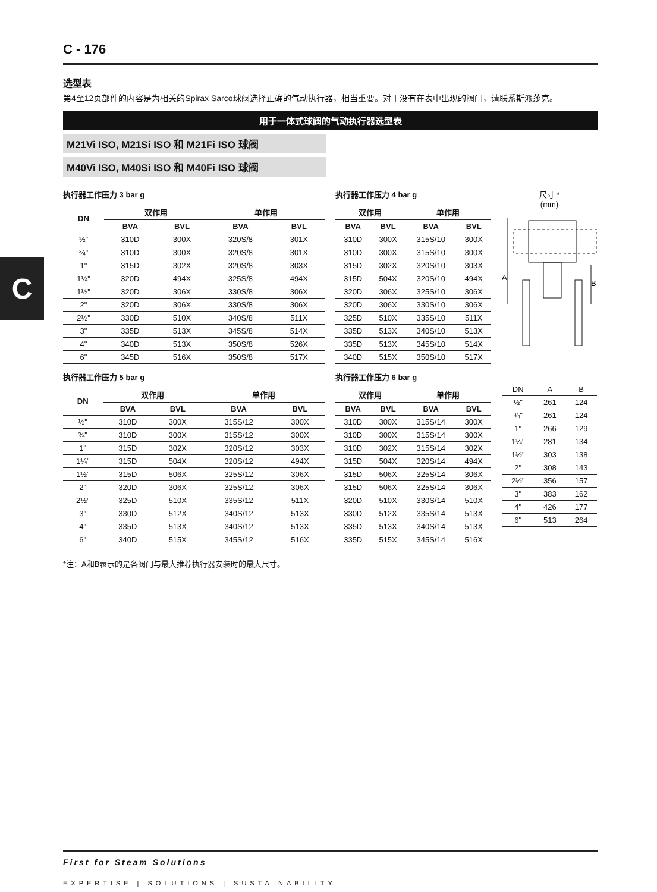C
C - 176
选型表
第4至12页部件的内容是为相关的Spirax Sarco球阀选择正确的气动执行器，相当重要。对于没有在表中出现的阀门，请联系斯派莎克。
用于一体式球阀的气动执行器选型表
M21Vi ISO, M21Si ISO 和 M21Fi ISO 球阀
M40Vi ISO, M40Si ISO 和 M40Fi ISO 球阀
执行器工作压力 3 bar g
| DN | 双作用 | | 单作用 | |
| --- | --- | --- | --- | --- |
| | BVA | BVL | BVA | BVL |
| ½" | 310D | 300X | 320S/8 | 301X |
| ¾" | 310D | 300X | 320S/8 | 301X |
| 1" | 315D | 302X | 320S/8 | 303X |
| 1¼" | 320D | 494X | 325S/8 | 494X |
| 1½" | 320D | 306X | 330S/8 | 306X |
| 2" | 320D | 306X | 330S/8 | 306X |
| 2½" | 330D | 510X | 340S/8 | 511X |
| 3" | 335D | 513X | 345S/8 | 514X |
| 4" | 340D | 513X | 350S/8 | 526X |
| 6" | 345D | 516X | 350S/8 | 517X |
执行器工作压力 5 bar g
| DN | 双作用 | | 单作用 | |
| --- | --- | --- | --- | --- |
| | BVA | BVL | BVA | BVL |
| ½" | 310D | 300X | 315S/12 | 300X |
| ¾" | 310D | 300X | 315S/12 | 300X |
| 1" | 315D | 302X | 320S/12 | 303X |
| 1¼" | 315D | 504X | 320S/12 | 494X |
| 1½" | 315D | 506X | 325S/12 | 306X |
| 2" | 320D | 306X | 325S/12 | 306X |
| 2½" | 325D | 510X | 335S/12 | 511X |
| 3" | 330D | 512X | 340S/12 | 513X |
| 4" | 335D | 513X | 340S/12 | 513X |
| 6" | 340D | 515X | 345S/12 | 516X |
执行器工作压力 4 bar g
| 双作用 | | 单作用 | |
| --- | --- | --- | --- |
| BVA | BVL | BVA | BVL |
| 310D | 300X | 315S/10 | 300X |
| 310D | 300X | 315S/10 | 300X |
| 315D | 302X | 320S/10 | 303X |
| 315D | 504X | 320S/10 | 494X |
| 320D | 306X | 325S/10 | 306X |
| 320D | 306X | 330S/10 | 306X |
| 325D | 510X | 335S/10 | 511X |
| 335D | 513X | 340S/10 | 513X |
| 335D | 513X | 345S/10 | 514X |
| 340D | 515X | 350S/10 | 517X |
执行器工作压力 6 bar g
| 双作用 | | 单作用 | |
| --- | --- | --- | --- |
| BVA | BVL | BVA | BVL |
| 310D | 300X | 315S/14 | 300X |
| 310D | 300X | 315S/14 | 300X |
| 310D | 302X | 315S/14 | 302X |
| 315D | 504X | 320S/14 | 494X |
| 315D | 506X | 325S/14 | 306X |
| 315D | 506X | 325S/14 | 306X |
| 320D | 510X | 330S/14 | 510X |
| 330D | 512X | 335S/14 | 513X |
| 335D | 513X | 340S/14 | 513X |
| 335D | 515X | 345S/14 | 516X |
尺寸 *
(mm)
A
B
| DN | A | B |
| ½" | 261 | 124 |
| ¾" | 261 | 124 |
| 1" | 266 | 129 |
| 1¼" | 281 | 134 |
| 1½" | 303 | 138 |
| 2" | 308 | 143 |
| 2½" | 356 | 157 |
| 3" | 383 | 162 |
| 4" | 426 | 177 |
| 6" | 513 | 264 |
*注：A和B表示的是各阀门与最大推荐执行器安装时的最大尺寸。
First for Steam Solutions
EXPERTISE | SOLUTIONS | SUSTAINABILITY